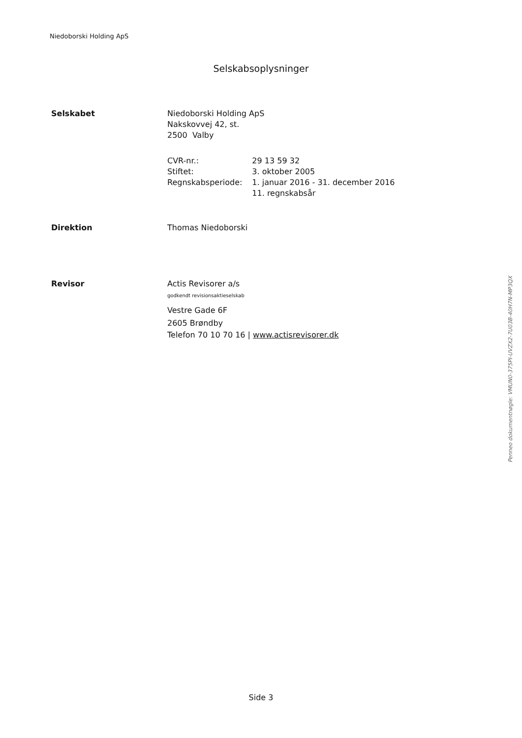Niedoborski Holding ApS
Selskabsoplysninger
Selskabet Niedoborski Holding ApS
Nakskovvej 42, st.
2500 Valby
| CVR-nr.: | 29 13 59 32 |
| Stiftet: | 3. oktober 2005 |
| Regnskabsperiode: | 1. januar 2016 - 31. december 2016 11. regnskabsår |
Direktion Thomas Niedoborski
Revisor Actis Revisorer a/s
godkendt revisionsaktieselskab
Vestre Gade 6F
2605 Brøndby
Telefon 70 10 70 16 | www.actisrevisorer.dk
Side 3
Penneo dokumentnøgle: VMUN0-375PI-UVZX2-7U03B-40H7N-MP3QX